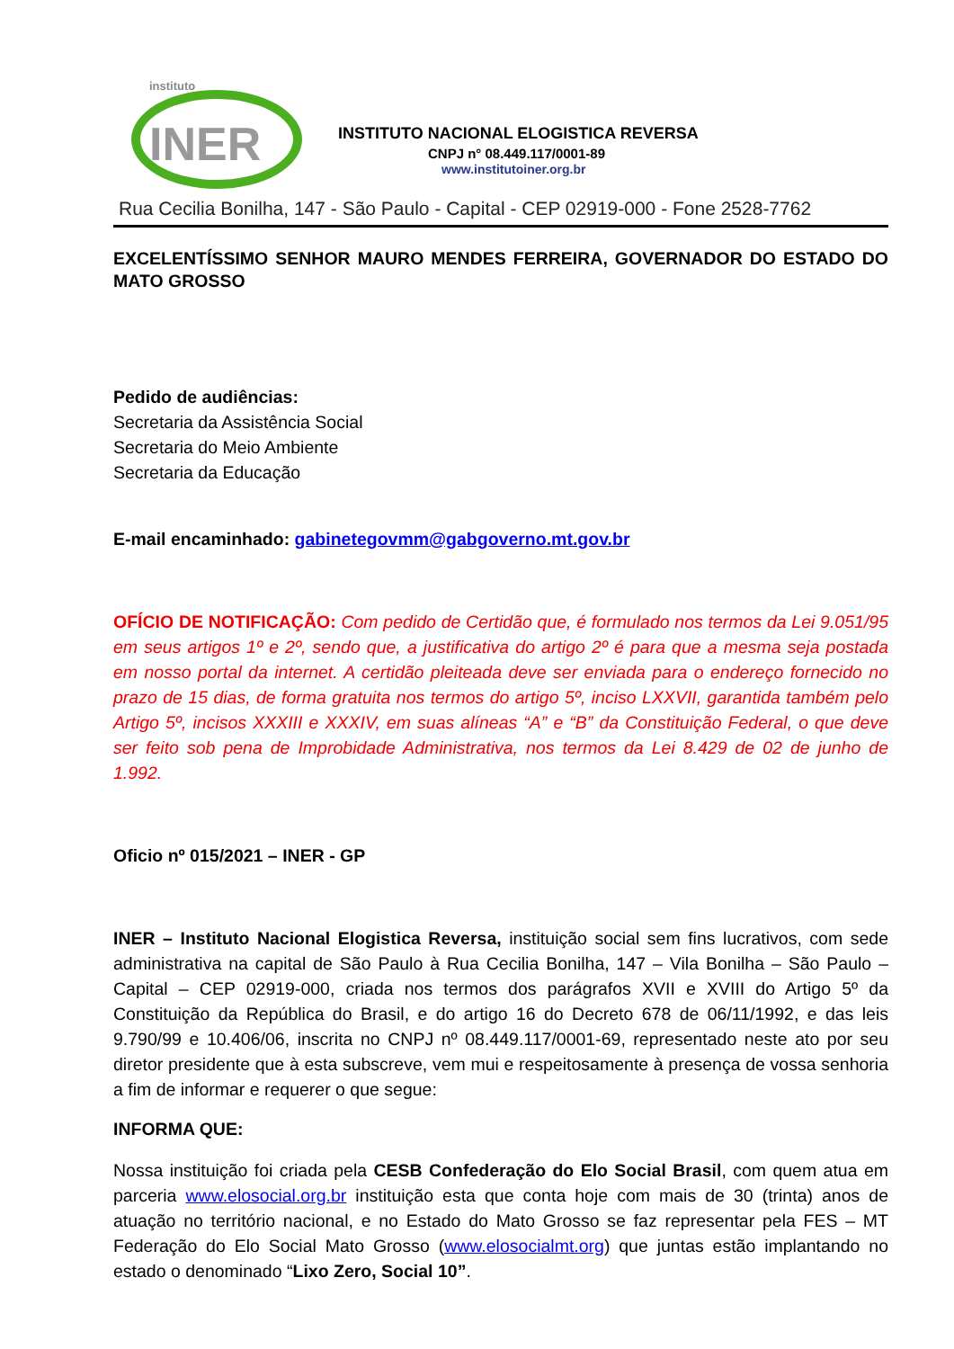instituto
INER
INSTITUTO NACIONAL ELOGISTICA REVERSA
CNPJ n° 08.449.117/0001-89
www.institutoiner.org.br
Rua Cecilia Bonilha, 147 - São Paulo - Capital - CEP 02919-000 - Fone 2528-7762
EXCELENTÍSSIMO SENHOR MAURO MENDES FERREIRA, GOVERNADOR DO ESTADO DO MATO GROSSO
Pedido de audiências:
Secretaria da Assistência Social
Secretaria do Meio Ambiente
Secretaria da Educação
E-mail encaminhado: gabinetegovmm@gabgoverno.mt.gov.br
OFÍCIO DE NOTIFICAÇÃO: Com pedido de Certidão que, é formulado nos termos da Lei 9.051/95 em seus artigos 1º e 2º, sendo que, a justificativa do artigo 2º é para que a mesma seja postada em nosso portal da internet. A certidão pleiteada deve ser enviada para o endereço fornecido no prazo de 15 dias, de forma gratuita nos termos do artigo 5º, inciso LXXVII, garantida também pelo Artigo 5º, incisos XXXIII e XXXIV, em suas alíneas “A” e “B” da Constituição Federal, o que deve ser feito sob pena de Improbidade Administrativa, nos termos da Lei 8.429 de 02 de junho de 1.992.
Oficio nº 015/2021 – INER - GP
INER – Instituto Nacional Elogistica Reversa, instituição social sem fins lucrativos, com sede administrativa na capital de São Paulo à Rua Cecilia Bonilha, 147 – Vila Bonilha – São Paulo – Capital – CEP 02919-000, criada nos termos dos parágrafos XVII e XVIII do Artigo 5º da Constituição da República do Brasil, e do artigo 16 do Decreto 678 de 06/11/1992, e das leis 9.790/99 e 10.406/06, inscrita no CNPJ nº 08.449.117/0001-69, representado neste ato por seu diretor presidente que à esta subscreve, vem mui e respeitosamente à presença de vossa senhoria a fim de informar e requerer o que segue:
INFORMA QUE:
Nossa instituição foi criada pela CESB Confederação do Elo Social Brasil, com quem atua em parceria www.elosocial.org.br instituição esta que conta hoje com mais de 30 (trinta) anos de atuação no território nacional, e no Estado do Mato Grosso se faz representar pela FES – MT Federação do Elo Social Mato Grosso (www.elosocialmt.org) que juntas estão implantando no estado o denominado “Lixo Zero, Social 10”.